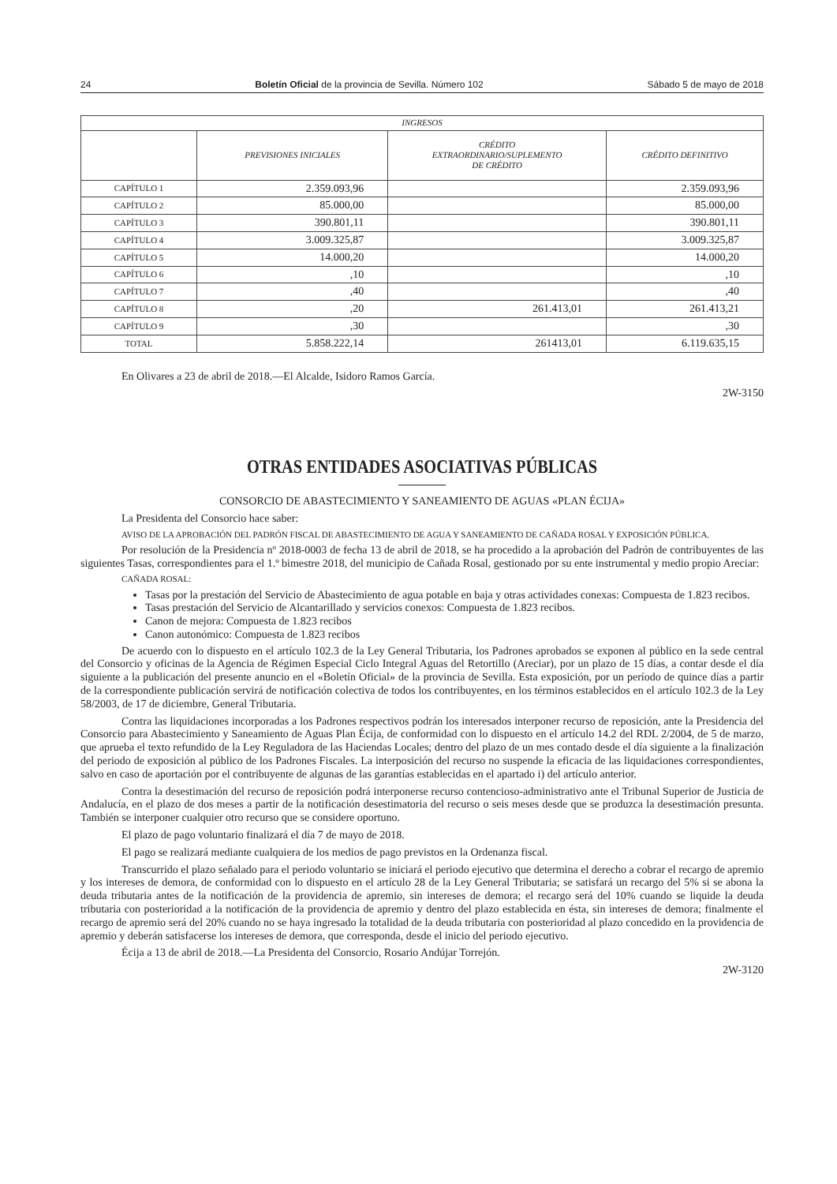24 Boletín Oficial de la provincia de Sevilla. Número 102 Sábado 5 de mayo de 2018
| INGRESOS | | | |
| --- | --- | --- | --- |
| | PREVISIONES INICIALES | CRÉDITO EXTRAORDINARIO/SUPLEMENTO DE CRÉDITO | CRÉDITO DEFINITIVO |
| CAPÍTULO 1 | 2.359.093,96 | | 2.359.093,96 |
| CAPÍTULO 2 | 85.000,00 | | 85.000,00 |
| CAPÍTULO 3 | 390.801,11 | | 390.801,11 |
| CAPÍTULO 4 | 3.009.325,87 | | 3.009.325,87 |
| CAPÍTULO 5 | 14.000,20 | | 14.000,20 |
| CAPÍTULO 6 | ,10 | | ,10 |
| CAPÍTULO 7 | ,40 | | ,40 |
| CAPÍTULO 8 | ,20 | 261.413,01 | 261.413,21 |
| CAPÍTULO 9 | ,30 | | ,30 |
| TOTAL | 5.858.222,14 | 261413,01 | 6.119.635,15 |
En Olivares a 23 de abril de 2018.—El Alcalde, Isidoro Ramos García.
2W-3150
OTRAS ENTIDADES ASOCIATIVAS PÚBLICAS
CONSORCIO DE ABASTECIMIENTO Y SANEAMIENTO DE AGUAS «PLAN ÉCIJA»
La Presidenta del Consorcio hace saber:
AVISO DE LA APROBACIÓN DEL PADRÓN FISCAL DE ABASTECIMIENTO DE AGUA Y SANEAMIENTO DE CAÑADA ROSAL Y EXPOSICIÓN PÚBLICA.
Por resolución de la Presidencia nº 2018-0003 de fecha 13 de abril de 2018, se ha procedido a la aprobación del Padrón de contribuyentes de las siguientes Tasas, correspondientes para el 1.º bimestre 2018, del municipio de Cañada Rosal, gestionado por su ente instrumental y medio propio Areciar:
CAÑADA ROSAL:
Tasas por la prestación del Servicio de Abastecimiento de agua potable en baja y otras actividades conexas: Compuesta de 1.823 recibos.
Tasas prestación del Servicio de Alcantarillado y servicios conexos: Compuesta de 1.823 recibos.
Canon de mejora: Compuesta de 1.823 recibos
Canon autonómico: Compuesta de 1.823 recibos
De acuerdo con lo dispuesto en el artículo 102.3 de la Ley General Tributaria, los Padrones aprobados se exponen al público en la sede central del Consorcio y oficinas de la Agencia de Régimen Especial Ciclo Integral Aguas del Retortillo (Areciar), por un plazo de 15 días, a contar desde el día siguiente a la publicación del presente anuncio en el «Boletín Oficial» de la provincia de Sevilla. Esta exposición, por un período de quince días a partir de la correspondiente publicación servirá de notificación colectiva de todos los contribuyentes, en los términos establecidos en el artículo 102.3 de la Ley 58/2003, de 17 de diciembre, General Tributaria.
Contra las liquidaciones incorporadas a los Padrones respectivos podrán los interesados interponer recurso de reposición, ante la Presidencia del Consorcio para Abastecimiento y Saneamiento de Aguas Plan Écija, de conformidad con lo dispuesto en el artículo 14.2 del RDL 2/2004, de 5 de marzo, que aprueba el texto refundido de la Ley Reguladora de las Haciendas Locales; dentro del plazo de un mes contado desde el día siguiente a la finalización del periodo de exposición al público de los Padrones Fiscales. La interposición del recurso no suspende la eficacia de las liquidaciones correspondientes, salvo en caso de aportación por el contribuyente de algunas de las garantías establecidas en el apartado i) del artículo anterior.
Contra la desestimación del recurso de reposición podrá interponerse recurso contencioso-administrativo ante el Tribunal Superior de Justicia de Andalucía, en el plazo de dos meses a partir de la notificación desestimatoria del recurso o seis meses desde que se produzca la desestimación presunta. También se interponer cualquier otro recurso que se considere oportuno.
El plazo de pago voluntario finalizará el día 7 de mayo de 2018.
El pago se realizará mediante cualquiera de los medios de pago previstos en la Ordenanza fiscal.
Transcurrido el plazo señalado para el periodo voluntario se iniciará el periodo ejecutivo que determina el derecho a cobrar el recargo de apremio y los intereses de demora, de conformidad con lo dispuesto en el artículo 28 de la Ley General Tributaria; se satisfará un recargo del 5% si se abona la deuda tributaria antes de la notificación de la providencia de apremio, sin intereses de demora; el recargo será del 10% cuando se liquide la deuda tributaria con posterioridad a la notificación de la providencia de apremio y dentro del plazo establecida en ésta, sin intereses de demora; finalmente el recargo de apremio será del 20% cuando no se haya ingresado la totalidad de la deuda tributaria con posterioridad al plazo concedido en la providencia de apremio y deberán satisfacerse los intereses de demora, que corresponda, desde el inicio del periodo ejecutivo.
Écija a 13 de abril de 2018.—La Presidenta del Consorcio, Rosario Andújar Torrejón.
2W-3120